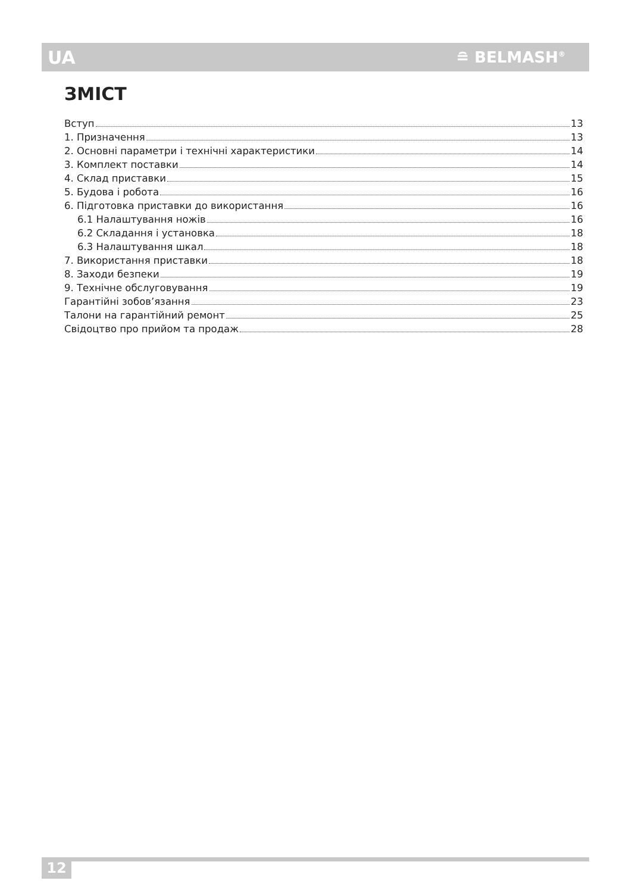UA ≘ BELMASH<sup>®</sup>
ЗМІСТ
Вступ 13
1. Призначення 13
2. Основні параметри і технічні характеристики 14
3. Комплект поставки 14
4. Склад приставки 15
5. Будова і робота 16
6. Підготовка приставки до використання 16
6.1 Налаштування ножів 16
6.2 Складання і установка 18
6.3 Налаштування шкал 18
7. Використання приставки 18
8. Заходи безпеки 19
9. Технічне обслуговування 19
Гарантійні зобов’язання 23
Талони на гарантійний ремонт 25
Свідоцтво про прийом та продаж 28
12